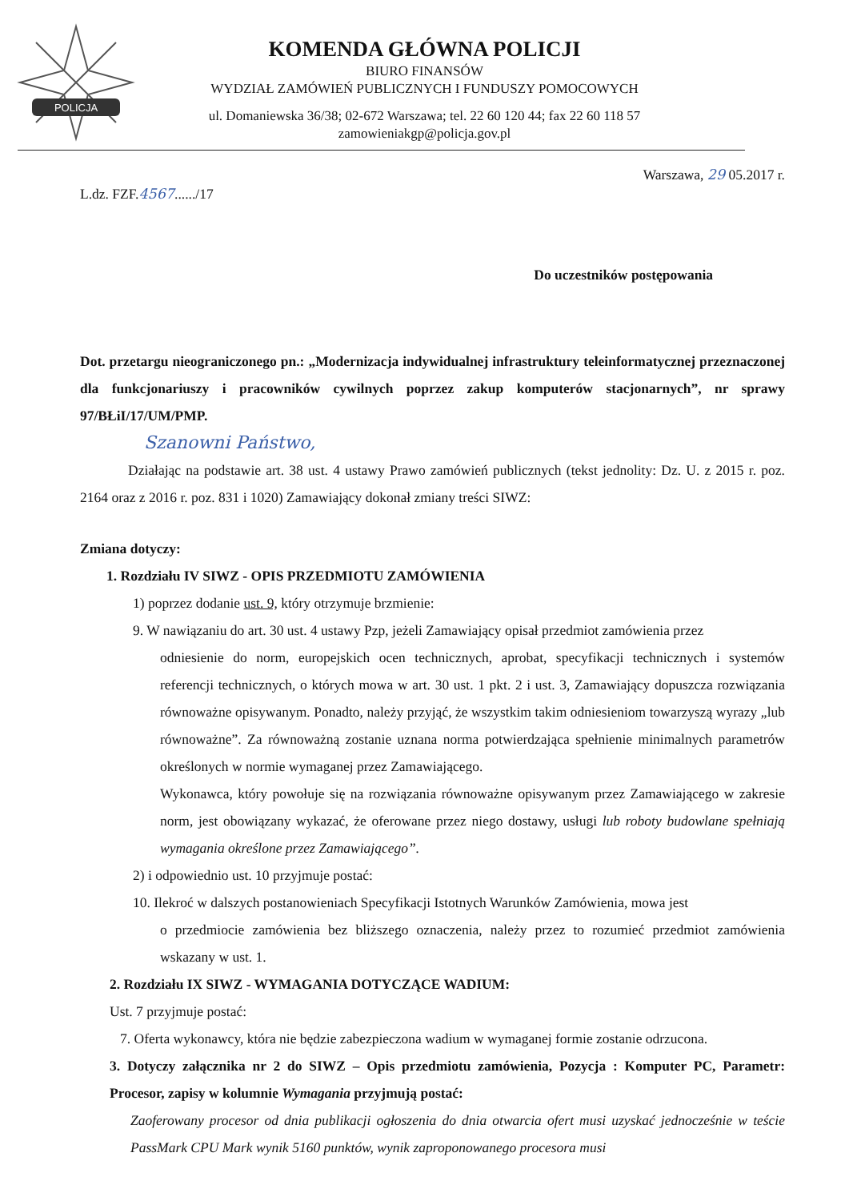POLICJA
KOMENDA GŁÓWNA POLICJI
BIURO FINANSÓW
WYDZIAŁ ZAMÓWIEŃ PUBLICZNYCH I FUNDUSZY POMOCOWYCH
ul. Domaniewska 36/38; 02-672 Warszawa; tel. 22 60 120 44; fax 22 60 118 57
zamowieniakgp@policja.gov.pl
L.dz. FZF.4567....../17 Warszawa, 29 05.2017 r.
Do uczestników postępowania
Dot. przetargu nieograniczonego pn.: „Modernizacja indywidualnej infrastruktury teleinformatycznej przeznaczonej dla funkcjonariuszy i pracowników cywilnych poprzez zakup komputerów stacjonarnych”, nr sprawy 97/BŁiI/17/UM/PMP.
Szanowni Państwo,
Działając na podstawie art. 38 ust. 4 ustawy Prawo zamówień publicznych (tekst jednolity: Dz. U. z 2015 r. poz. 2164 oraz z 2016 r. poz. 831 i 1020) Zamawiający dokonał zmiany treści SIWZ:
Zmiana dotyczy:
1. Rozdziału IV SIWZ - OPIS PRZEDMIOTU ZAMÓWIENIA
1) poprzez dodanie ust. 9, który otrzymuje brzmienie:
9. W nawiązaniu do art. 30 ust. 4 ustawy Pzp, jeżeli Zamawiający opisał przedmiot zamówienia przez
odniesienie do norm, europejskich ocen technicznych, aprobat, specyfikacji technicznych i systemów referencji technicznych, o których mowa w art. 30 ust. 1 pkt. 2 i ust. 3, Zamawiający dopuszcza rozwiązania równoważne opisywanym. Ponadto, należy przyjąć, że wszystkim takim odniesieniom towarzyszą wyrazy „lub równoważne”. Za równoważną zostanie uznana norma potwierdzająca spełnienie minimalnych parametrów określonych w normie wymaganej przez Zamawiającego.
Wykonawca, który powołuje się na rozwiązania równoważne opisywanym przez Zamawiającego w zakresie norm, jest obowiązany wykazać, że oferowane przez niego dostawy, usługi lub roboty budowlane spełniają wymagania określone przez Zamawiającego”.
2) i odpowiednio ust. 10 przyjmuje postać:
10. Ilekroć w dalszych postanowieniach Specyfikacji Istotnych Warunków Zamówienia, mowa jest
o przedmiocie zamówienia bez bliższego oznaczenia, należy przez to rozumieć przedmiot zamówienia wskazany w ust. 1.
2. Rozdziału IX SIWZ - WYMAGANIA DOTYCZĄCE WADIUM:
Ust. 7 przyjmuje postać:
7. Oferta wykonawcy, która nie będzie zabezpieczona wadium w wymaganej formie zostanie odrzucona.
3. Dotyczy załącznika nr 2 do SIWZ – Opis przedmiotu zamówienia, Pozycja : Komputer PC, Parametr: Procesor, zapisy w kolumnie Wymagania przyjmują postać:
Zaoferowany procesor od dnia publikacji ogłoszenia do dnia otwarcia ofert musi uzyskać jednocześnie w teście PassMark CPU Mark wynik 5160 punktów, wynik zaproponowanego procesora musi